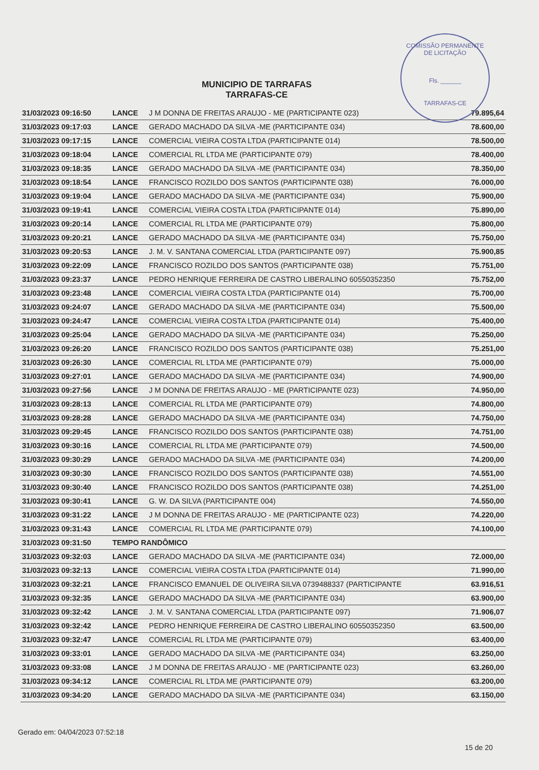COMISSÃO PERMANENTE DE LICITAÇÃO
Fls. ______
TARRAFAS-CE
MUNICIPIO DE TARRAFAS
TARRAFAS-CE
| 31/03/2023 09:16:50 | LANCE | J M DONNA DE FREITAS ARAUJO - ME (PARTICIPANTE 023) | 79.895,64 |
| 31/03/2023 09:17:03 | LANCE | GERADO MACHADO DA SILVA -ME (PARTICIPANTE 034) | 78.600,00 |
| 31/03/2023 09:17:15 | LANCE | COMERCIAL VIEIRA COSTA LTDA (PARTICIPANTE 014) | 78.500,00 |
| 31/03/2023 09:18:04 | LANCE | COMERCIAL RL LTDA ME (PARTICIPANTE 079) | 78.400,00 |
| 31/03/2023 09:18:35 | LANCE | GERADO MACHADO DA SILVA -ME (PARTICIPANTE 034) | 78.350,00 |
| 31/03/2023 09:18:54 | LANCE | FRANCISCO ROZILDO DOS SANTOS (PARTICIPANTE 038) | 76.000,00 |
| 31/03/2023 09:19:04 | LANCE | GERADO MACHADO DA SILVA -ME (PARTICIPANTE 034) | 75.900,00 |
| 31/03/2023 09:19:41 | LANCE | COMERCIAL VIEIRA COSTA LTDA (PARTICIPANTE 014) | 75.890,00 |
| 31/03/2023 09:20:14 | LANCE | COMERCIAL RL LTDA ME (PARTICIPANTE 079) | 75.800,00 |
| 31/03/2023 09:20:21 | LANCE | GERADO MACHADO DA SILVA -ME (PARTICIPANTE 034) | 75.750,00 |
| 31/03/2023 09:20:53 | LANCE | J. M. V. SANTANA COMERCIAL LTDA (PARTICIPANTE 097) | 75.900,85 |
| 31/03/2023 09:22:09 | LANCE | FRANCISCO ROZILDO DOS SANTOS (PARTICIPANTE 038) | 75.751,00 |
| 31/03/2023 09:23:37 | LANCE | PEDRO HENRIQUE FERREIRA DE CASTRO LIBERALINO 60550352350 | 75.752,00 |
| 31/03/2023 09:23:48 | LANCE | COMERCIAL VIEIRA COSTA LTDA (PARTICIPANTE 014) | 75.700,00 |
| 31/03/2023 09:24:07 | LANCE | GERADO MACHADO DA SILVA -ME (PARTICIPANTE 034) | 75.500,00 |
| 31/03/2023 09:24:47 | LANCE | COMERCIAL VIEIRA COSTA LTDA (PARTICIPANTE 014) | 75.400,00 |
| 31/03/2023 09:25:04 | LANCE | GERADO MACHADO DA SILVA -ME (PARTICIPANTE 034) | 75.250,00 |
| 31/03/2023 09:26:20 | LANCE | FRANCISCO ROZILDO DOS SANTOS (PARTICIPANTE 038) | 75.251,00 |
| 31/03/2023 09:26:30 | LANCE | COMERCIAL RL LTDA ME (PARTICIPANTE 079) | 75.000,00 |
| 31/03/2023 09:27:01 | LANCE | GERADO MACHADO DA SILVA -ME (PARTICIPANTE 034) | 74.900,00 |
| 31/03/2023 09:27:56 | LANCE | J M DONNA DE FREITAS ARAUJO - ME (PARTICIPANTE 023) | 74.950,00 |
| 31/03/2023 09:28:13 | LANCE | COMERCIAL RL LTDA ME (PARTICIPANTE 079) | 74.800,00 |
| 31/03/2023 09:28:28 | LANCE | GERADO MACHADO DA SILVA -ME (PARTICIPANTE 034) | 74.750,00 |
| 31/03/2023 09:29:45 | LANCE | FRANCISCO ROZILDO DOS SANTOS (PARTICIPANTE 038) | 74.751,00 |
| 31/03/2023 09:30:16 | LANCE | COMERCIAL RL LTDA ME (PARTICIPANTE 079) | 74.500,00 |
| 31/03/2023 09:30:29 | LANCE | GERADO MACHADO DA SILVA -ME (PARTICIPANTE 034) | 74.200,00 |
| 31/03/2023 09:30:30 | LANCE | FRANCISCO ROZILDO DOS SANTOS (PARTICIPANTE 038) | 74.551,00 |
| 31/03/2023 09:30:40 | LANCE | FRANCISCO ROZILDO DOS SANTOS (PARTICIPANTE 038) | 74.251,00 |
| 31/03/2023 09:30:41 | LANCE | G. W. DA SILVA (PARTICIPANTE 004) | 74.550,00 |
| 31/03/2023 09:31:22 | LANCE | J M DONNA DE FREITAS ARAUJO - ME (PARTICIPANTE 023) | 74.220,00 |
| 31/03/2023 09:31:43 | LANCE | COMERCIAL RL LTDA ME (PARTICIPANTE 079) | 74.100,00 |
| 31/03/2023 09:31:50 | TEMPO RANDÔMICO | | |
| 31/03/2023 09:32:03 | LANCE | GERADO MACHADO DA SILVA -ME (PARTICIPANTE 034) | 72.000,00 |
| 31/03/2023 09:32:13 | LANCE | COMERCIAL VIEIRA COSTA LTDA (PARTICIPANTE 014) | 71.990,00 |
| 31/03/2023 09:32:21 | LANCE | FRANCISCO EMANUEL DE OLIVEIRA SILVA 0739488337 (PARTICIPANTE | 63.916,51 |
| 31/03/2023 09:32:35 | LANCE | GERADO MACHADO DA SILVA -ME (PARTICIPANTE 034) | 63.900,00 |
| 31/03/2023 09:32:42 | LANCE | J. M. V. SANTANA COMERCIAL LTDA (PARTICIPANTE 097) | 71.906,07 |
| 31/03/2023 09:32:42 | LANCE | PEDRO HENRIQUE FERREIRA DE CASTRO LIBERALINO 60550352350 | 63.500,00 |
| 31/03/2023 09:32:47 | LANCE | COMERCIAL RL LTDA ME (PARTICIPANTE 079) | 63.400,00 |
| 31/03/2023 09:33:01 | LANCE | GERADO MACHADO DA SILVA -ME (PARTICIPANTE 034) | 63.250,00 |
| 31/03/2023 09:33:08 | LANCE | J M DONNA DE FREITAS ARAUJO - ME (PARTICIPANTE 023) | 63.260,00 |
| 31/03/2023 09:34:12 | LANCE | COMERCIAL RL LTDA ME (PARTICIPANTE 079) | 63.200,00 |
| 31/03/2023 09:34:20 | LANCE | GERADO MACHADO DA SILVA -ME (PARTICIPANTE 034) | 63.150,00 |
Gerado em: 04/04/2023 07:52:18 15 de 20